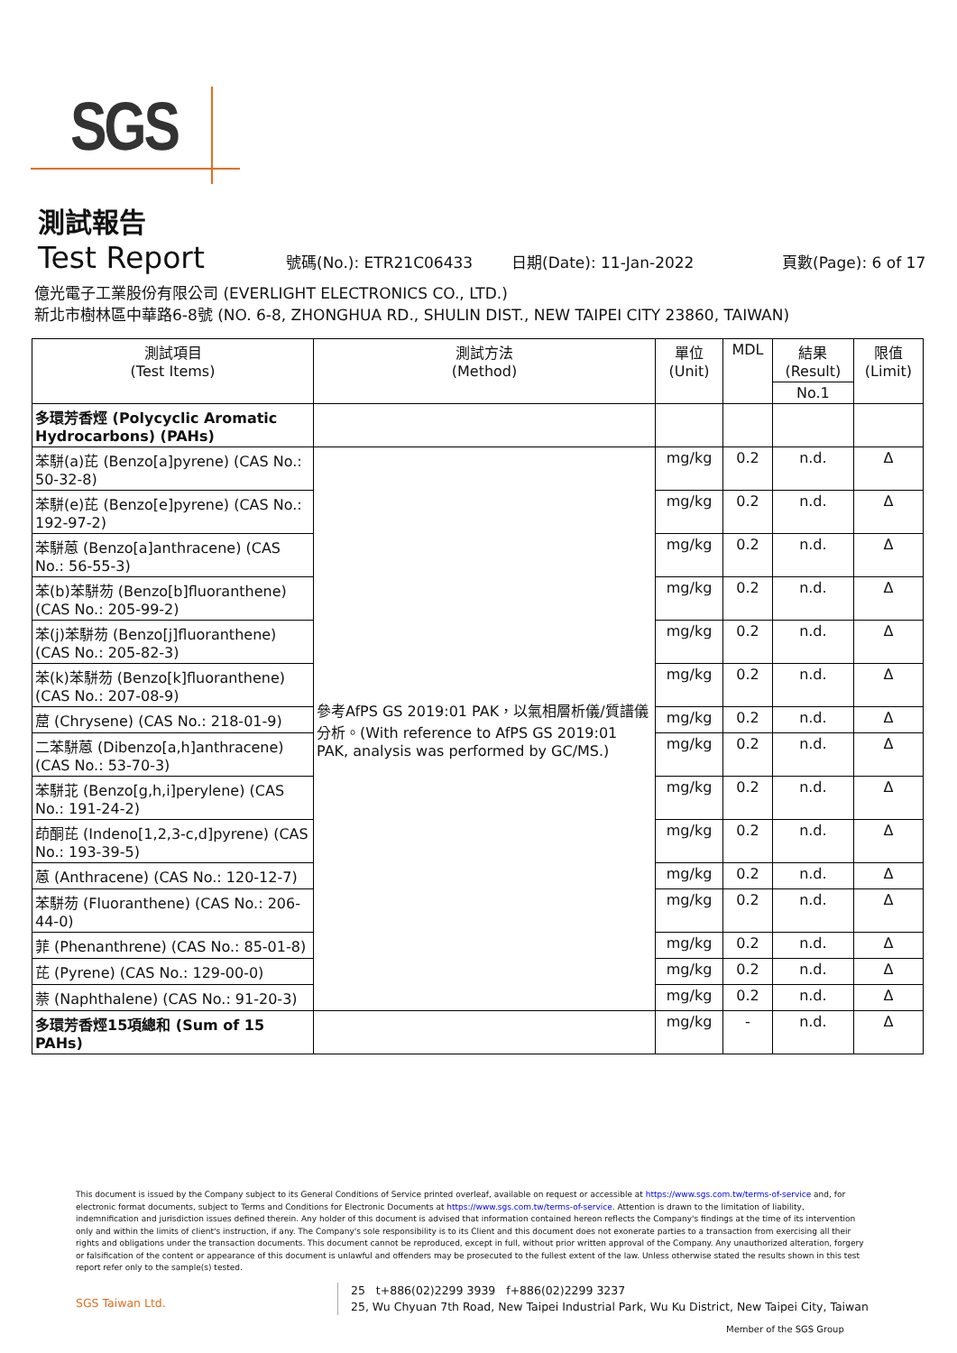SGS
測試報告
Test Report 號碼(No.): ETR21C06433 日期(Date): 11-Jan-2022 頁數(Page): 6 of 17
億光電子工業股份有限公司 (EVERLIGHT ELECTRONICS CO., LTD.)
新北市樹林區中華路6-8號 (NO. 6-8, ZHONGHUA RD., SHULIN DIST., NEW TAIPEI CITY 23860, TAIWAN)
| 測試項目 (Test Items) | 測試方法 (Method) | 單位 (Unit) | MDL | 結果 (Result) | 限值 (Limit) |
| --- | --- | --- | --- | --- | --- |
| | | | | No.1 | |
| 多環芳香烴 (Polycyclic Aromatic Hydrocarbons) (PAHs) | | | | | |
| 苯駢(a)芘 (Benzo[a]pyrene) (CAS No.: 50-32-8) | 參考AfPS GS 2019:01 PAK，以氣相層析儀/質譜儀分析。(With reference to AfPS GS 2019:01 PAK, analysis was performed by GC/MS.) | mg/kg | 0.2 | n.d. | Δ |
| 苯駢(e)芘 (Benzo[e]pyrene) (CAS No.: 192-97-2) | | mg/kg | 0.2 | n.d. | Δ |
| 苯駢蒽 (Benzo[a]anthracene) (CAS No.: 56-55-3) | | mg/kg | 0.2 | n.d. | Δ |
| 苯(b)苯駢芴 (Benzo[b]fluoranthene) (CAS No.: 205-99-2) | | mg/kg | 0.2 | n.d. | Δ |
| 苯(j)苯駢芴 (Benzo[j]fluoranthene) (CAS No.: 205-82-3) | | mg/kg | 0.2 | n.d. | Δ |
| 苯(k)苯駢芴 (Benzo[k]fluoranthene) (CAS No.: 207-08-9) | | mg/kg | 0.2 | n.d. | Δ |
| 䓛 (Chrysene) (CAS No.: 218-01-9) | | mg/kg | 0.2 | n.d. | Δ |
| 二苯駢蒽 (Dibenzo[a,h]anthracene) (CAS No.: 53-70-3) | | mg/kg | 0.2 | n.d. | Δ |
| 苯駢苝 (Benzo[g,h,i]perylene) (CAS No.: 191-24-2) | | mg/kg | 0.2 | n.d. | Δ |
| 茚酮芘 (Indeno[1,2,3-c,d]pyrene) (CAS No.: 193-39-5) | | mg/kg | 0.2 | n.d. | Δ |
| 蒽 (Anthracene) (CAS No.: 120-12-7) | | mg/kg | 0.2 | n.d. | Δ |
| 苯駢芴 (Fluoranthene) (CAS No.: 206-44-0) | | mg/kg | 0.2 | n.d. | Δ |
| 菲 (Phenanthrene) (CAS No.: 85-01-8) | | mg/kg | 0.2 | n.d. | Δ |
| 芘 (Pyrene) (CAS No.: 129-00-0) | | mg/kg | 0.2 | n.d. | Δ |
| 萘 (Naphthalene) (CAS No.: 91-20-3) | | mg/kg | 0.2 | n.d. | Δ |
| 多環芳香烴15項總和 (Sum of 15 PAHs) | | mg/kg | - | n.d. | Δ |
This document is issued by the Company subject to its General Conditions of Service printed overleaf, available on request or accessible at https://www.sgs.com.tw/terms-of-service and, for electronic format documents, subject to Terms and Conditions for Electronic Documents at https://www.sgs.com.tw/terms-of-service. Attention is drawn to the limitation of liability, indemnification and jurisdiction issues defined therein. Any holder of this document is advised that information contained hereon reflects the Company's findings at the time of its intervention only and within the limits of client's instruction, if any. The Company's sole responsibility is to its Client and this document does not exonerate parties to a transaction from exercising all their rights and obligations under the transaction documents. This document cannot be reproduced, except in full, without prior written approval of the Company. Any unauthorized alteration, forgery or falsification of the content or appearance of this document is unlawful and offenders may be prosecuted to the fullest extent of the law. Unless otherwise stated the results shown in this test report refer only to the sample(s) tested.
SGS Taiwan Ltd.
25 t+886(02)2299 3939 f+886(02)2299 3237
25, Wu Chyuan 7th Road, New Taipei Industrial Park, Wu Ku District, New Taipei City, Taiwan
Member of the SGS Group